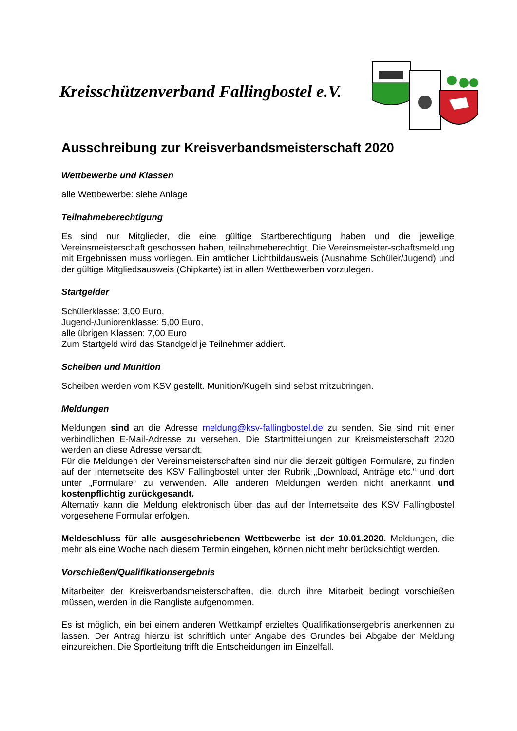Kreisschützenverband Fallingbostel e.V.
Ausschreibung zur Kreisverbandsmeisterschaft 2020
Wettbewerbe und Klassen
alle Wettbewerbe: siehe Anlage
Teilnahmeberechtigung
Es sind nur Mitglieder, die eine gültige Startberechtigung haben und die jeweilige Vereinsmeisterschaft geschossen haben, teilnahmeberechtigt. Die Vereinsmeister-schaftsmeldung mit Ergebnissen muss vorliegen. Ein amtlicher Lichtbildausweis (Ausnahme Schüler/Jugend) und der gültige Mitgliedsausweis (Chipkarte) ist in allen Wettbewerben vorzulegen.
Startgelder
Schülerklasse: 3,00 Euro,
Jugend-/Juniorenklasse: 5,00 Euro,
alle übrigen Klassen: 7,00 Euro
Zum Startgeld wird das Standgeld je Teilnehmer addiert.
Scheiben und Munition
Scheiben werden vom KSV gestellt. Munition/Kugeln sind selbst mitzubringen.
Meldungen
Meldungen sind an die Adresse meldung@ksv-fallingbostel.de zu senden. Sie sind mit einer verbindlichen E-Mail-Adresse zu versehen. Die Startmitteilungen zur Kreismeisterschaft 2020 werden an diese Adresse versandt.
Für die Meldungen der Vereinsmeisterschaften sind nur die derzeit gültigen Formulare, zu finden auf der Internetseite des KSV Fallingbostel unter der Rubrik „Download, Anträge etc.“ und dort unter „Formulare“ zu verwenden. Alle anderen Meldungen werden nicht anerkannt und kostenpflichtig zurückgesandt.
Alternativ kann die Meldung elektronisch über das auf der Internetseite des KSV Fallingbostel vorgesehene Formular erfolgen.
Meldeschluss für alle ausgeschriebenen Wettbewerbe ist der 10.01.2020. Meldungen, die mehr als eine Woche nach diesem Termin eingehen, können nicht mehr berücksichtigt werden.
Vorschießen/Qualifikationsergebnis
Mitarbeiter der Kreisverbandsmeisterschaften, die durch ihre Mitarbeit bedingt vorschießen müssen, werden in die Rangliste aufgenommen.
Es ist möglich, ein bei einem anderen Wettkampf erzieltes Qualifikationsergebnis anerkennen zu lassen. Der Antrag hierzu ist schriftlich unter Angabe des Grundes bei Abgabe der Meldung einzureichen. Die Sportleitung trifft die Entscheidungen im Einzelfall.